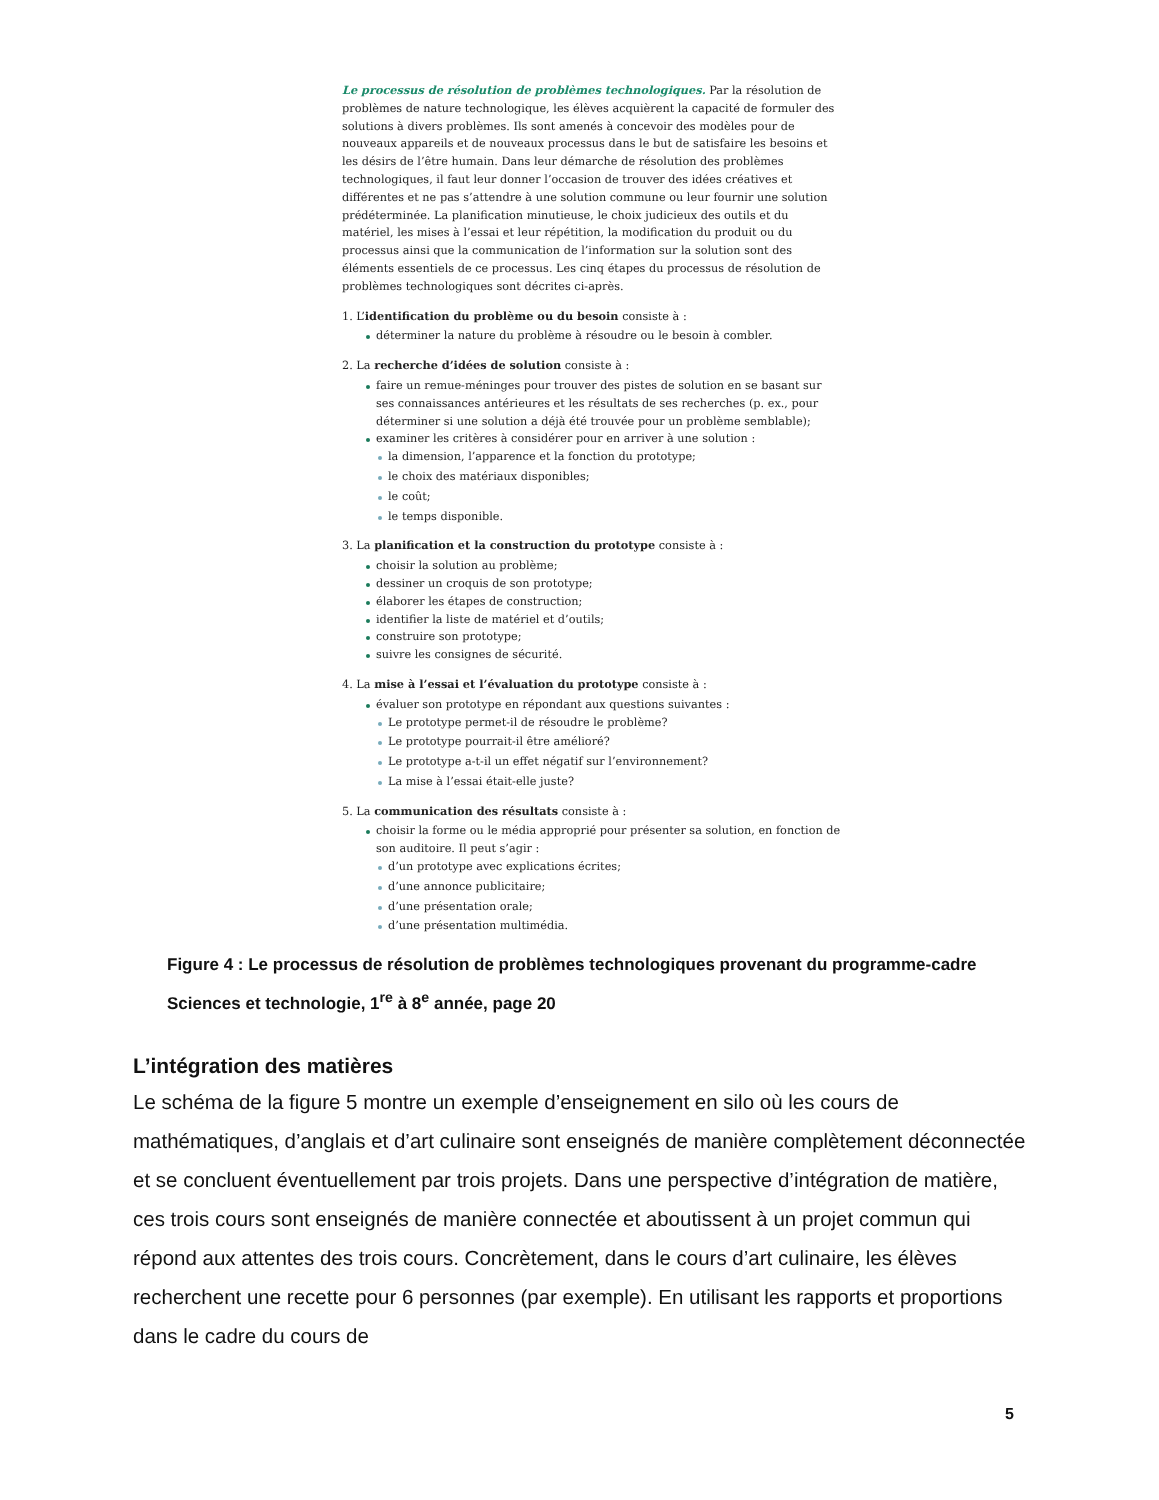Le processus de résolution de problèmes technologiques. Par la résolution de problèmes de nature technologique, les élèves acquièrent la capacité de formuler des solutions à divers problèmes. Ils sont amenés à concevoir des modèles pour de nouveaux appareils et de nouveaux processus dans le but de satisfaire les besoins et les désirs de l’être humain. Dans leur démarche de résolution des problèmes technologiques, il faut leur donner l’occasion de trouver des idées créatives et différentes et ne pas s’attendre à une solution commune ou leur fournir une solution prédéterminée. La planification minutieuse, le choix judicieux des outils et du matériel, les mises à l’essai et leur répétition, la modification du produit ou du processus ainsi que la communication de l’information sur la solution sont des éléments essentiels de ce processus. Les cinq étapes du processus de résolution de problèmes technologiques sont décrites ci-après.
1. L’identification du problème ou du besoin consiste à :
déterminer la nature du problème à résoudre ou le besoin à combler.
2. La recherche d’idées de solution consiste à :
faire un remue-méninges pour trouver des pistes de solution en se basant sur ses connaissances antérieures et les résultats de ses recherches (p. ex., pour déterminer si une solution a déjà été trouvée pour un problème semblable);
examiner les critères à considérer pour en arriver à une solution :
la dimension, l’apparence et la fonction du prototype;
le choix des matériaux disponibles;
le coût;
le temps disponible.
3. La planification et la construction du prototype consiste à :
choisir la solution au problème;
dessiner un croquis de son prototype;
élaborer les étapes de construction;
identifier la liste de matériel et d’outils;
construire son prototype;
suivre les consignes de sécurité.
4. La mise à l’essai et l’évaluation du prototype consiste à :
évaluer son prototype en répondant aux questions suivantes :
Le prototype permet-il de résoudre le problème?
Le prototype pourrait-il être amélioré?
Le prototype a-t-il un effet négatif sur l’environnement?
La mise à l’essai était-elle juste?
5. La communication des résultats consiste à :
choisir la forme ou le média approprié pour présenter sa solution, en fonction de son auditoire. Il peut s’agir :
d’un prototype avec explications écrites;
d’une annonce publicitaire;
d’une présentation orale;
d’une présentation multimédia.
Figure 4 : Le processus de résolution de problèmes technologiques provenant du programme-cadre Sciences et technologie, 1<sup>re</sup> à 8<sup>e</sup> année, page 20
L’intégration des matières
Le schéma de la figure 5 montre un exemple d’enseignement en silo où les cours de mathématiques, d’anglais et d’art culinaire sont enseignés de manière complètement déconnectée et se concluent éventuellement par trois projets. Dans une perspective d’intégration de matière, ces trois cours sont enseignés de manière connectée et aboutissent à un projet commun qui répond aux attentes des trois cours. Concrètement, dans le cours d’art culinaire, les élèves recherchent une recette pour 6 personnes (par exemple). En utilisant les rapports et proportions dans le cadre du cours de
5